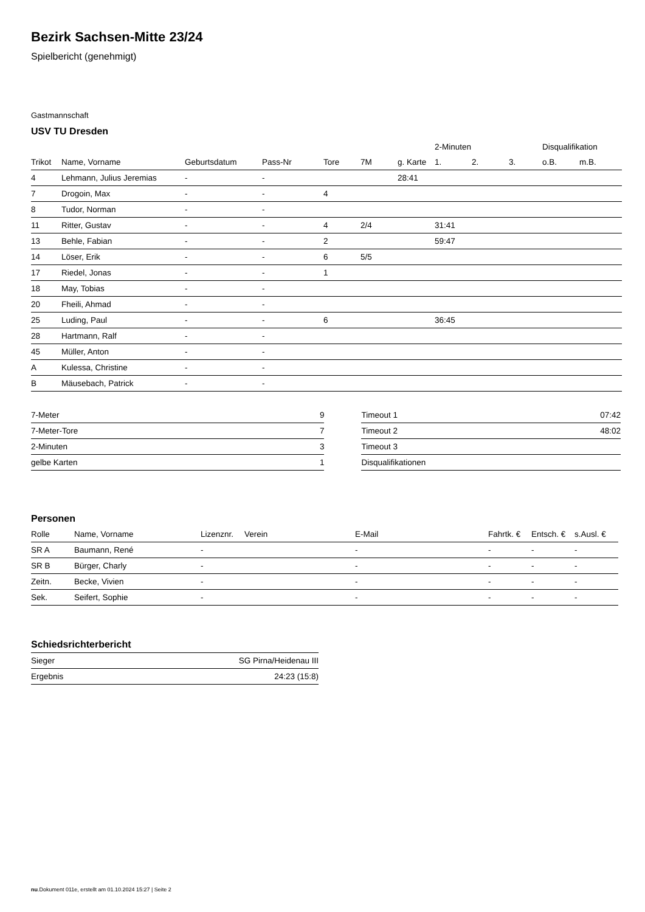Bezirk Sachsen-Mitte 23/24
Spielbericht (genehmigt)
Gastmannschaft
USV TU Dresden
| | | | | | | | 2-Minuten | | | Disqualifikation | |
| --- | --- | --- | --- | --- | --- | --- | --- | --- | --- | --- | --- |
| Trikot | Name, Vorname | Geburtsdatum | Pass-Nr | Tore | 7M | g. Karte | 1. | 2. | 3. | o.B. | m.B. |
| 4 | Lehmann, Julius Jeremias | - | - | | | 28:41 | | | | | |
| 7 | Drogoin, Max | - | - | 4 | | | | | | | |
| 8 | Tudor, Norman | - | - | | | | | | | | |
| 11 | Ritter, Gustav | - | - | 4 | 2/4 | | 31:41 | | | | |
| 13 | Behle, Fabian | - | - | 2 | | | 59:47 | | | | |
| 14 | Löser, Erik | - | - | 6 | 5/5 | | | | | | |
| 17 | Riedel, Jonas | - | - | 1 | | | | | | | |
| 18 | May, Tobias | - | - | | | | | | | | |
| 20 | Fheili, Ahmad | - | - | | | | | | | | |
| 25 | Luding, Paul | - | - | 6 | | | 36:45 | | | | |
| 28 | Hartmann, Ralf | - | - | | | | | | | | |
| 45 | Müller, Anton | - | - | | | | | | | | |
| A | Kulessa, Christine | - | - | | | | | | | | |
| B | Mäusebach, Patrick | - | - | | | | | | | | |
| 7-Meter | 9 |
| 7-Meter-Tore | 7 |
| 2-Minuten | 3 |
| gelbe Karten | 1 |
| Timeout 1 | 07:42 |
| Timeout 2 | 48:02 |
| Timeout 3 | |
| Disqualifikationen | |
Personen
| Rolle | Name, Vorname | Lizenznr. | Verein | E-Mail | Fahrtk. € | Entsch. € | s.Ausl. € |
| --- | --- | --- | --- | --- | --- | --- | --- |
| SR A | Baumann, René | - | | - | - | - | - |
| SR B | Bürger, Charly | - | | - | - | - | - |
| Zeitn. | Becke, Vivien | - | | - | - | - | - |
| Sek. | Seifert, Sophie | - | | - | - | - | - |
Schiedsrichterbericht
| Sieger | SG Pirna/Heidenau III |
| Ergebnis | 24:23 (15:8) |
nu.Dokument 011e, erstellt am 01.10.2024 15:27 | Seite 2